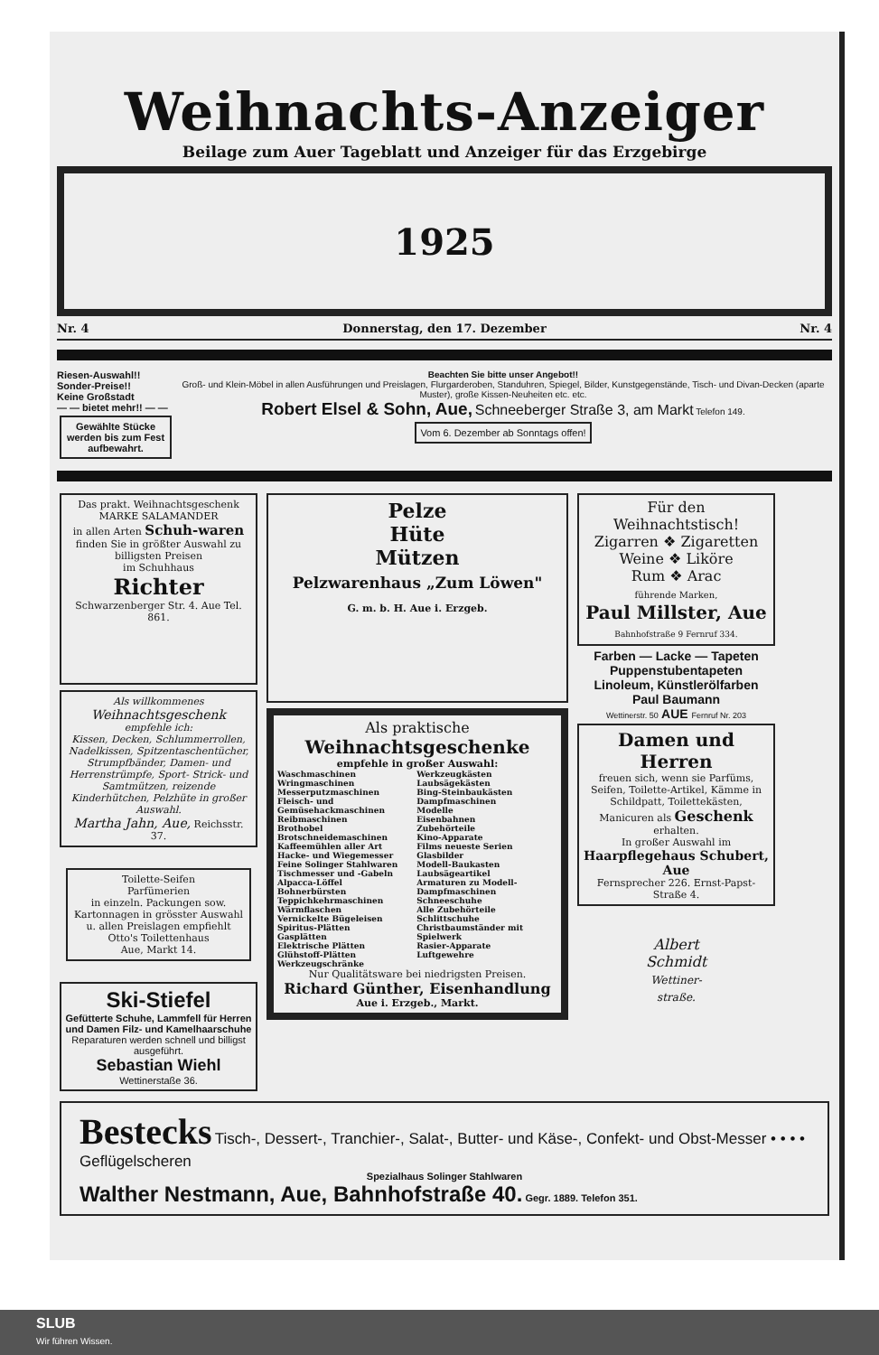Weihnachts-Anzeiger
Beilage zum Auer Tageblatt und Anzeiger für das Erzgebirge
1925
Nr. 4 Donnerstag, den 17. Dezember Nr. 4
Riesen-Auswahl!!
Sonder-Preise!!
Keine Großstadt
— — bietet mehr!! — —
Gewählte Stücke werden bis zum Fest aufbewahrt.
Beachten Sie bitte unser Angebot!!
Groß- und Klein-Möbel in allen Ausführungen und Preislagen, Flurgarderoben, Standuhren, Spiegel, Bilder, Kunstgegenstände, Tisch- und Divan-Decken (aparte Muster), große Kissen-Neuheiten etc. etc.
Robert Elsel & Sohn, Aue, Schneeberger Straße 3, am Markt Telefon 149.
Vom 6. Dezember ab Sonntags offen!
Das prakt. Weihnachtsgeschenk
MARKE SALAMANDER
in allen Arten Schuh-waren finden Sie in größter Auswahl zu billigsten Preisen
im Schuhhaus
Richter
Schwarzenberger Str. 4. Aue Tel. 861.
Als willkommenes
Weihnachtsgeschenk
empfehle ich:
Kissen, Decken, Schlummerrollen, Nadelkissen, Spitzentaschentücher, Strumpfbänder, Damen- und Herrenstrümpfe, Sport- Strick- und Samtmützen, reizende Kinderhütchen, Pelzhüte in großer Auswahl.
Martha Jahn, Aue, Reichsstr. 37.
Toilette-Seifen
Parfümerien
in einzeln. Packungen sow. Kartonnagen in grösster Auswahl u. allen Preislagen empfiehlt
Otto's Toilettenhaus
Aue, Markt 14.
Ski-Stiefel
Gefütterte Schuhe, Lammfell für Herren und Damen Filz- und Kamelhaarschuhe
Reparaturen werden schnell und billigst ausgeführt.
Sebastian Wiehl
Wettinerstaße 36.
Pelze
Hüte
Mützen
Pelzwarenhaus „Zum Löwen"
G. m. b. H. Aue i. Erzgeb.
Als praktische
Weihnachtsgeschenke
empfehle in großer Auswahl:
Waschmaschinen
Wringmaschinen
Messerputzmaschinen
Fleisch- und Gemüsehackmaschinen
Reibmaschinen
Brothobel
Brotschneidemaschinen
Kaffeemühlen aller Art
Hacke- und Wiegemesser
Feine Solinger Stahlwaren
Tischmesser und -Gabeln
Alpacca-Löffel
Bohnerbürsten
Teppichkehrmaschinen
Wärmflaschen
Vernickelte Bügeleisen
Spiritus-Plätten
Gasplätten
Elektrische Plätten
Glühstoff-Plätten
Werkzeugschränke
Werkzeugkästen
Laubsägekästen
Bing-Steinbaukästen
Dampfmaschinen
Modelle
Eisenbahnen
Zubehörteile
Kino-Apparate
Films neueste Serien
Glasbilder
Modell-Baukasten
Laubsägeartikel
Armaturen zu Modell-Dampfmaschinen
Schneeschuhe
Alle Zubehörteile
Schlittschuhe
Christbaumständer mit Spielwerk
Rasier-Apparate
Luftgewehre
Nur Qualitätsware bei niedrigsten Preisen.
Richard Günther, Eisenhandlung
Aue i. Erzgeb., Markt.
Für den Weihnachtstisch!
Zigarren ❖ Zigaretten
Weine ❖ Liköre
Rum ❖ Arac
führende Marken,
Paul Millster, Aue
Bahnhofstraße 9 Fernruf 334.
Farben — Lacke — Tapeten
Puppenstubentapeten
Linoleum, Künstlerölfarben
Paul Baumann
Wettinerstr. 50 AUE Fernruf Nr. 203
Damen und Herren
freuen sich, wenn sie Parfüms, Seifen, Toilette-Artikel, Kämme in Schildpatt, Toilettekästen, Manicuren als Geschenk erhalten.
In großer Auswahl im
Haarpflegehaus Schubert, Aue
Fernsprecher 226. Ernst-Papst-Straße 4.
Albert
Schmidt
Wettiner-
straße.
Bestecks Tisch-, Dessert-, Tranchier-, Salat-, Butter- und Käse-, Confekt- und Obst-Messer • • • • Geflügelscheren
Spezialhaus Solinger Stahlwaren
Walther Nestmann, Aue, Bahnhofstraße 40. Gegr. 1889. Telefon 351.
SLUB
Wir führen Wissen.